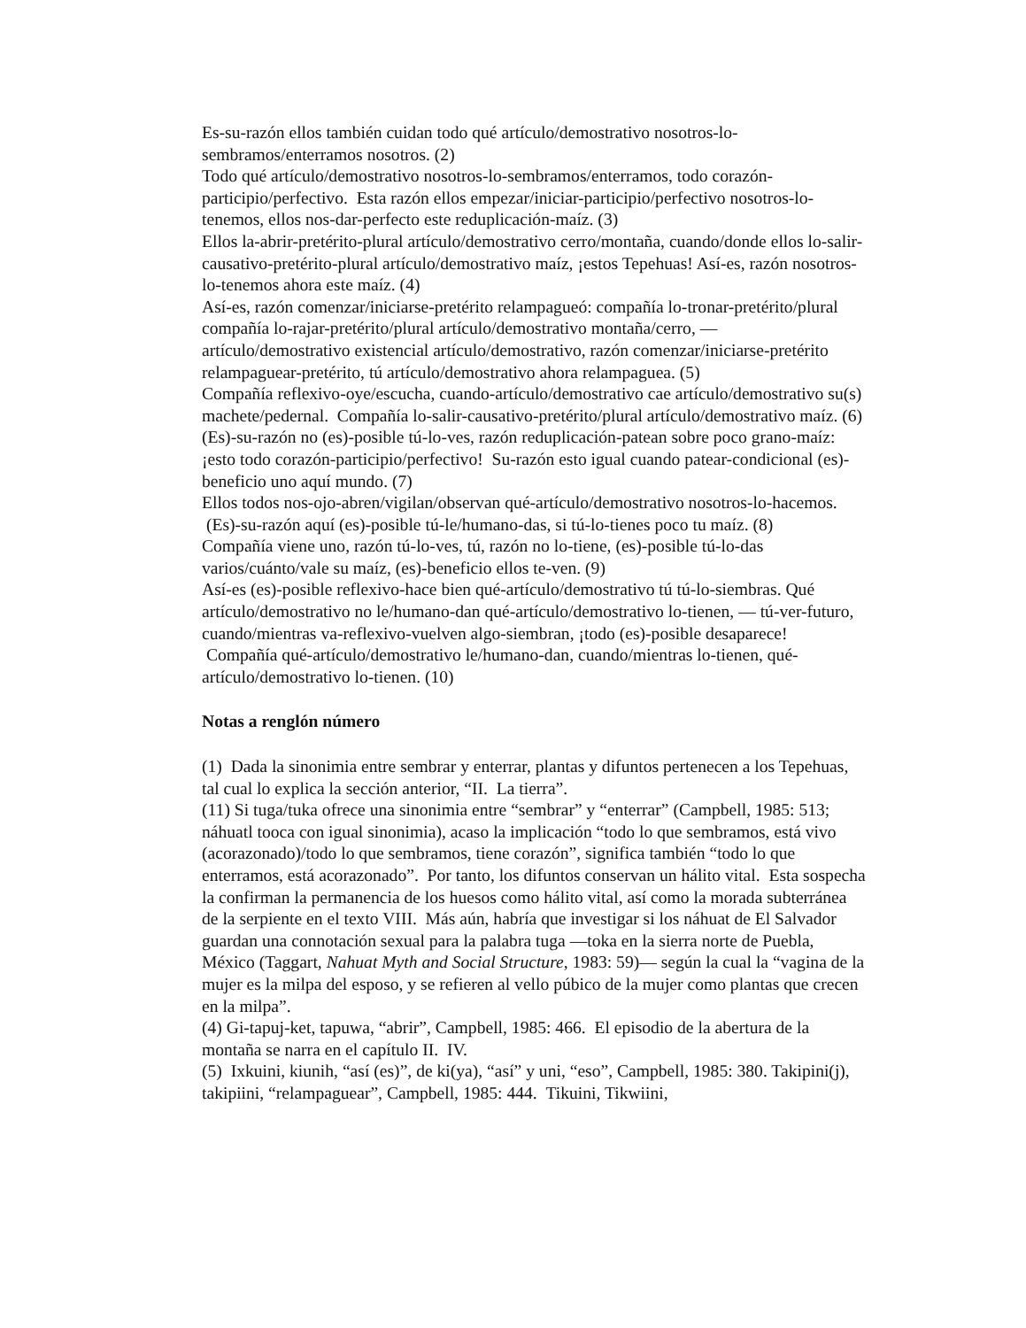Es-su-razón ellos también cuidan todo qué artículo/demostrativo nosotros-lo-sembramos/enterramos nosotros. (2)
Todo qué artículo/demostrativo nosotros-lo-sembramos/enterramos, todo corazón-participio/perfectivo. Esta razón ellos empezar/iniciar-participio/perfectivo nosotros-lo-tenemos, ellos nos-dar-perfecto este reduplicación-maíz. (3)
Ellos la-abrir-pretérito-plural artículo/demostrativo cerro/montaña, cuando/donde ellos lo-salir-causativo-pretérito-plural artículo/demostrativo maíz, ¡estos Tepehuas! Así-es, razón nosotros-lo-tenemos ahora este maíz. (4)
Así-es, razón comenzar/iniciarse-pretérito relampagueó: compañía lo-tronar-pretérito/plural compañía lo-rajar-pretérito/plural artículo/demostrativo montaña/cerro, — artículo/demostrativo existencial artículo/demostrativo, razón comenzar/iniciarse-pretérito relampaguear-pretérito, tú artículo/demostrativo ahora relampaguea. (5)
Compañía reflexivo-oye/escucha, cuando-artículo/demostrativo cae artículo/demostrativo su(s) machete/pedernal. Compañía lo-salir-causativo-pretérito/plural artículo/demostrativo maíz. (6)
(Es)-su-razón no (es)-posible tú-lo-ves, razón reduplicación-patean sobre poco grano-maíz: ¡esto todo corazón-participio/perfectivo! Su-razón esto igual cuando patear-condicional (es)-beneficio uno aquí mundo. (7)
Ellos todos nos-ojo-abren/vigilan/observan qué-artículo/demostrativo nosotros-lo-hacemos. (Es)-su-razón aquí (es)-posible tú-le/humano-das, si tú-lo-tienes poco tu maíz. (8)
Compañía viene uno, razón tú-lo-ves, tú, razón no lo-tiene, (es)-posible tú-lo-das varios/cuánto/vale su maíz, (es)-beneficio ellos te-ven. (9)
Así-es (es)-posible reflexivo-hace bien qué-artículo/demostrativo tú tú-lo-siembras. Qué artículo/demostrativo no le/humano-dan qué-artículo/demostrativo lo-tienen, — tú-ver-futuro, cuando/mientras va-reflexivo-vuelven algo-siembran, ¡todo (es)-posible desaparece! Compañía qué-artículo/demostrativo le/humano-dan, cuando/mientras lo-tienen, qué-artículo/demostrativo lo-tienen. (10)
Notas a renglón número
(1) Dada la sinonimia entre sembrar y enterrar, plantas y difuntos pertenecen a los Tepehuas, tal cual lo explica la sección anterior, “II. La tierra”.
(11) Si tuga/tuka ofrece una sinonimia entre “sembrar” y “enterrar” (Campbell, 1985: 513; náhuatl tooca con igual sinonimia), acaso la implicación “todo lo que sembramos, está vivo (acorazonado)/todo lo que sembramos, tiene corazón”, significa también “todo lo que enterramos, está acorazonado”. Por tanto, los difuntos conservan un hálito vital. Esta sospecha la confirman la permanencia de los huesos como hálito vital, así como la morada subterránea de la serpiente en el texto VIII. Más aún, habría que investigar si los náhuat de El Salvador guardan una connotación sexual para la palabra tuga —toka en la sierra norte de Puebla, México (Taggart, Nahuat Myth and Social Structure, 1983: 59)— según la cual la “vagina de la mujer es la milpa del esposo, y se refieren al vello púbico de la mujer como plantas que crecen en la milpa”.
(4) Gi-tapuj-ket, tapuwa, “abrir”, Campbell, 1985: 466. El episodio de la abertura de la montaña se narra en el capítulo II. IV.
(5) Ixkuini, kiunih, “así (es)”, de ki(ya), “así” y uni, “eso”, Campbell, 1985: 380. Takipini(j), takipiini, “relampaguear”, Campbell, 1985: 444. Tikuini, Tikwiini,